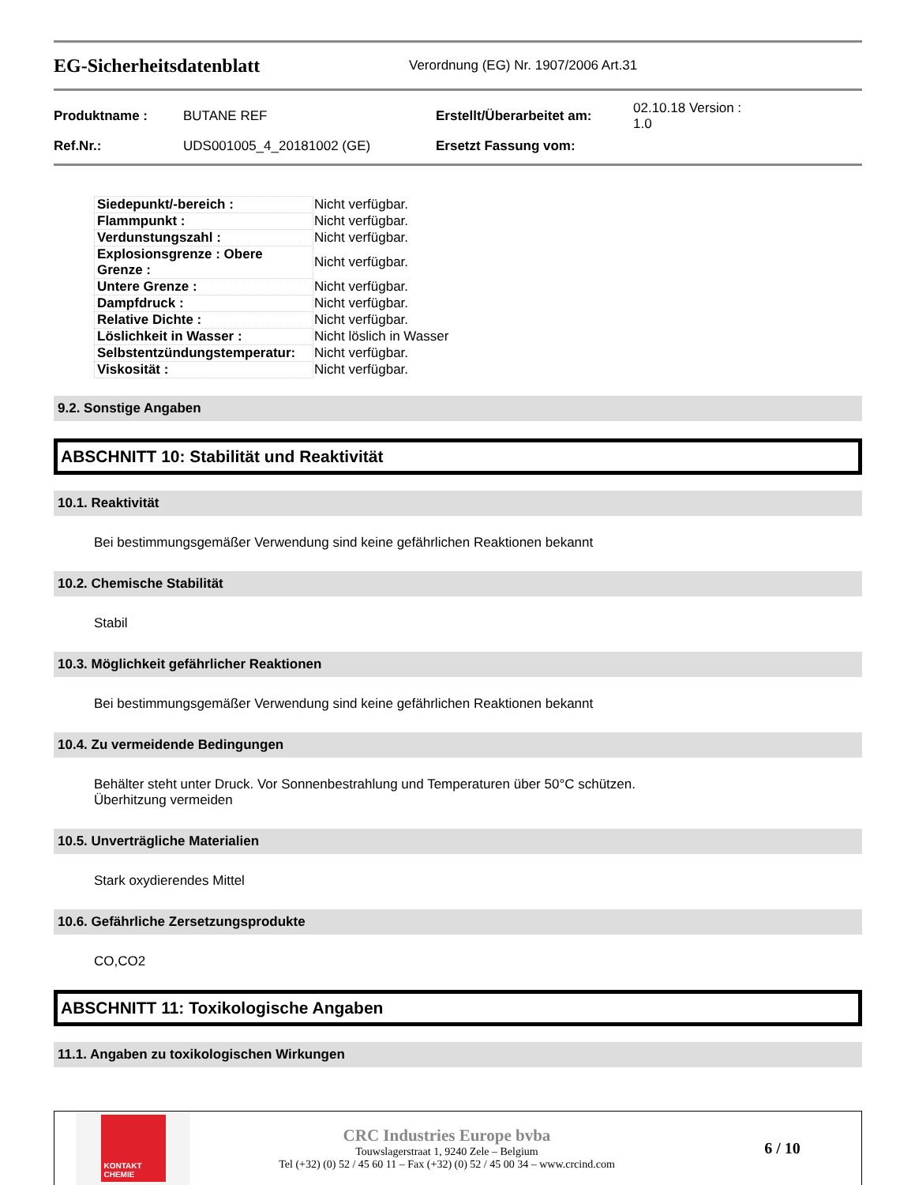EG-Sicherheitsdatenblatt
Verordnung (EG) Nr. 1907/2006 Art.31
| Produktname : | BUTANE REF | Erstellt/Überarbeitet am: | 02.10.18 Version : 1.0 |
| Ref.Nr.: | UDS001005_4_20181002 (GE) | Ersetzt Fassung vom: | |
| Siedepunkt/-bereich : | Nicht verfügbar. |
| Flammpunkt : | Nicht verfügbar. |
| Verdunstungszahl : | Nicht verfügbar. |
| Explosionsgrenze : Obere Grenze : | Nicht verfügbar. |
| Untere Grenze : | Nicht verfügbar. |
| Dampfdruck : | Nicht verfügbar. |
| Relative Dichte : | Nicht verfügbar. |
| Löslichkeit in Wasser : | Nicht löslich in Wasser |
| Selbstentzündungstemperatur: | Nicht verfügbar. |
| Viskosität : | Nicht verfügbar. |
9.2. Sonstige Angaben
ABSCHNITT 10: Stabilität und Reaktivität
10.1. Reaktivität
Bei bestimmungsgemäßer Verwendung sind keine gefährlichen Reaktionen bekannt
10.2. Chemische Stabilität
Stabil
10.3. Möglichkeit gefährlicher Reaktionen
Bei bestimmungsgemäßer Verwendung sind keine gefährlichen Reaktionen bekannt
10.4. Zu vermeidende Bedingungen
Behälter steht unter Druck. Vor Sonnenbestrahlung und Temperaturen über 50°C schützen.
Überhitzung vermeiden
10.5. Unverträgliche Materialien
Stark oxydierendes Mittel
10.6. Gefährliche Zersetzungsprodukte
CO,CO2
ABSCHNITT 11: Toxikologische Angaben
11.1. Angaben zu toxikologischen Wirkungen
KONTAKT CHEMIE
CRC Industries Europe bvba
Touwslagerstraat 1, 9240 Zele – Belgium
Tel (+32) (0) 52 / 45 60 11 – Fax (+32) (0) 52 / 45 00 34 – www.crcind.com
6 / 10